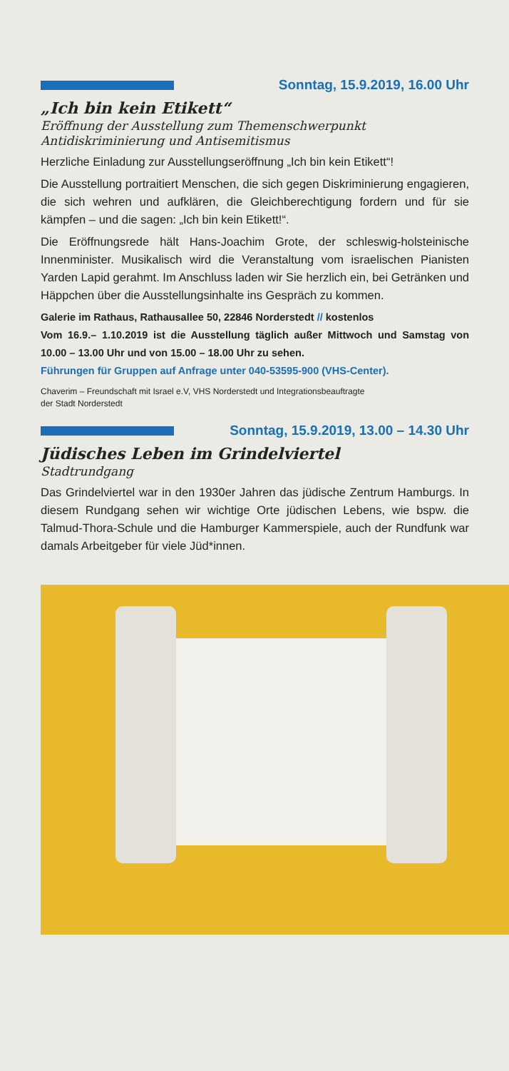Sonntag, 15.9.2019, 16.00 Uhr
„Ich bin kein Etikett“
Eröffnung der Ausstellung zum Themenschwerpunkt Antidiskriminierung und Antisemitismus
Herzliche Einladung zur Ausstellungseröffnung „Ich bin kein Etikett“!
Die Ausstellung portraitiert Menschen, die sich gegen Diskriminierung engagieren, die sich wehren und aufklären, die Gleichberechtigung fordern und für sie kämpfen – und die sagen: „Ich bin kein Etikett!“.
Die Eröffnungsrede hält Hans-Joachim Grote, der schleswig-holsteinische Innenminister. Musikalisch wird die Veranstaltung vom israelischen Pianisten Yarden Lapid gerahmt. Im Anschluss laden wir Sie herzlich ein, bei Getränken und Häppchen über die Ausstellungsinhalte ins Gespräch zu kommen.
Galerie im Rathaus, Rathausallee 50, 22846 Norderstedt // kostenlos
Vom 16.9.– 1.10.2019 ist die Ausstellung täglich außer Mittwoch und Samstag von 10.00 – 13.00 Uhr und von 15.00 – 18.00 Uhr zu sehen.
Führungen für Gruppen auf Anfrage unter 040-53595-900 (VHS-Center).
Chaverim – Freundschaft mit Israel e.V, VHS Norderstedt und Integrationsbeauftragte
der Stadt Norderstedt
Sonntag, 15.9.2019, 13.00 – 14.30 Uhr
Jüdisches Leben im Grindelviertel
Stadtrundgang
Das Grindelviertel war in den 1930er Jahren das jüdische Zentrum Hamburgs. In diesem Rundgang sehen wir wichtige Orte jüdischen Lebens, wie bspw. die Talmud-Thora-Schule und die Hamburger Kammerspiele, auch der Rundfunk war damals Arbeitgeber für viele Jüd*innen.